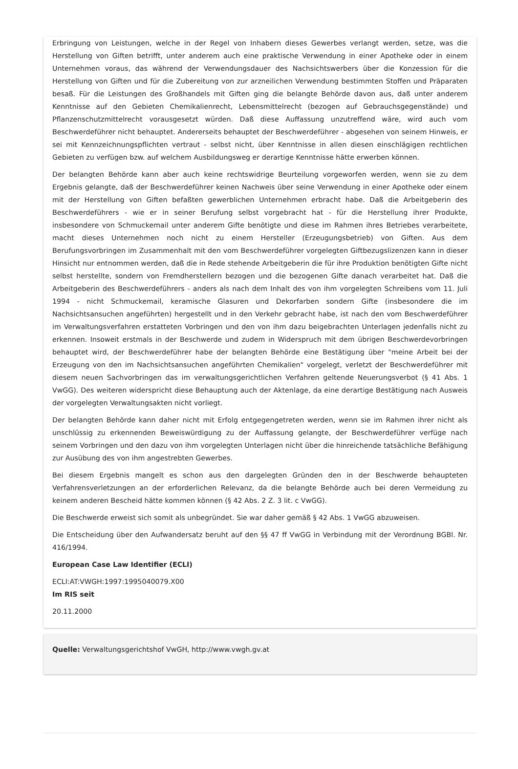Erbringung von Leistungen, welche in der Regel von Inhabern dieses Gewerbes verlangt werden, setze, was die Herstellung von Giften betrifft, unter anderem auch eine praktische Verwendung in einer Apotheke oder in einem Unternehmen voraus, das während der Verwendungsdauer des Nachsichtswerbers über die Konzession für die Herstellung von Giften und für die Zubereitung von zur arzneilichen Verwendung bestimmten Stoffen und Präparaten besaß. Für die Leistungen des Großhandels mit Giften ging die belangte Behörde davon aus, daß unter anderem Kenntnisse auf den Gebieten Chemikalienrecht, Lebensmittelrecht (bezogen auf Gebrauchsgegenstände) und Pflanzenschutzmittelrecht vorausgesetzt würden. Daß diese Auffassung unzutreffend wäre, wird auch vom Beschwerdeführer nicht behauptet. Andererseits behauptet der Beschwerdeführer - abgesehen von seinem Hinweis, er sei mit Kennzeichnungspflichten vertraut - selbst nicht, über Kenntnisse in allen diesen einschlägigen rechtlichen Gebieten zu verfügen bzw. auf welchem Ausbildungsweg er derartige Kenntnisse hätte erwerben können.
Der belangten Behörde kann aber auch keine rechtswidrige Beurteilung vorgeworfen werden, wenn sie zu dem Ergebnis gelangte, daß der Beschwerdeführer keinen Nachweis über seine Verwendung in einer Apotheke oder einem mit der Herstellung von Giften befaßten gewerblichen Unternehmen erbracht habe. Daß die Arbeitgeberin des Beschwerdeführers - wie er in seiner Berufung selbst vorgebracht hat - für die Herstellung ihrer Produkte, insbesondere von Schmuckemail unter anderem Gifte benötigte und diese im Rahmen ihres Betriebes verarbeitete, macht dieses Unternehmen noch nicht zu einem Hersteller (Erzeugungsbetrieb) von Giften. Aus dem Berufungsvorbringen im Zusammenhalt mit den vom Beschwerdeführer vorgelegten Giftbezugslizenzen kann in dieser Hinsicht nur entnommen werden, daß die in Rede stehende Arbeitgeberin die für ihre Produktion benötigten Gifte nicht selbst herstellte, sondern von Fremdherstellern bezogen und die bezogenen Gifte danach verarbeitet hat. Daß die Arbeitgeberin des Beschwerdeführers - anders als nach dem Inhalt des von ihm vorgelegten Schreibens vom 11. Juli 1994 - nicht Schmuckemail, keramische Glasuren und Dekorfarben sondern Gifte (insbesondere die im Nachsichtsansuchen angeführten) hergestellt und in den Verkehr gebracht habe, ist nach den vom Beschwerdeführer im Verwaltungsverfahren erstatteten Vorbringen und den von ihm dazu beigebrachten Unterlagen jedenfalls nicht zu erkennen. Insoweit erstmals in der Beschwerde und zudem in Widerspruch mit dem übrigen Beschwerdevorbringen behauptet wird, der Beschwerdeführer habe der belangten Behörde eine Bestätigung über "meine Arbeit bei der Erzeugung von den im Nachsichtsansuchen angeführten Chemikalien" vorgelegt, verletzt der Beschwerdeführer mit diesem neuen Sachvorbringen das im verwaltungsgerichtlichen Verfahren geltende Neuerungsverbot (§ 41 Abs. 1 VwGG). Des weiteren widerspricht diese Behauptung auch der Aktenlage, da eine derartige Bestätigung nach Ausweis der vorgelegten Verwaltungsakten nicht vorliegt.
Der belangten Behörde kann daher nicht mit Erfolg entgegengetreten werden, wenn sie im Rahmen ihrer nicht als unschlüssig zu erkennenden Beweiswürdigung zu der Auffassung gelangte, der Beschwerdeführer verfüge nach seinem Vorbringen und den dazu von ihm vorgelegten Unterlagen nicht über die hinreichende tatsächliche Befähigung zur Ausübung des von ihm angestrebten Gewerbes.
Bei diesem Ergebnis mangelt es schon aus den dargelegten Gründen den in der Beschwerde behaupteten Verfahrensverletzungen an der erforderlichen Relevanz, da die belangte Behörde auch bei deren Vermeidung zu keinem anderen Bescheid hätte kommen können (§ 42 Abs. 2 Z. 3 lit. c VwGG).
Die Beschwerde erweist sich somit als unbegründet. Sie war daher gemäß § 42 Abs. 1 VwGG abzuweisen.
Die Entscheidung über den Aufwandersatz beruht auf den §§ 47 ff VwGG in Verbindung mit der Verordnung BGBl. Nr. 416/1994.
European Case Law Identifier (ECLI)
ECLI:AT:VWGH:1997:1995040079.X00
Im RIS seit
20.11.2000
Quelle: Verwaltungsgerichtshof VwGH, http://www.vwgh.gv.at